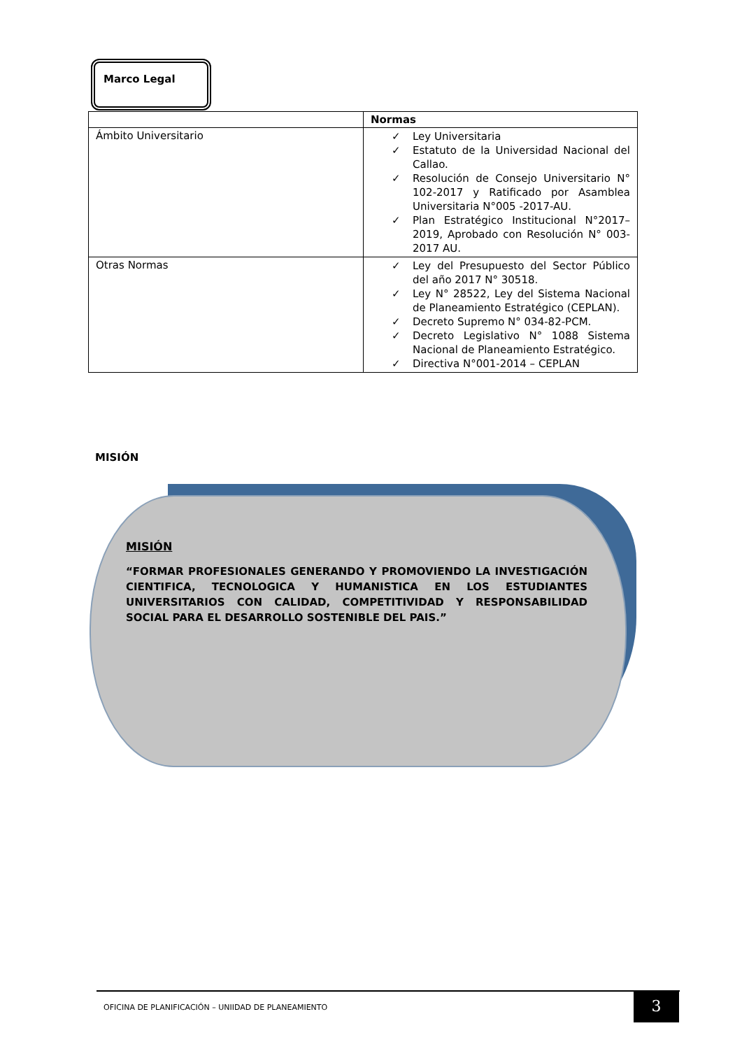Marco Legal
| | Normas |
| --- | --- |
| Ámbito Universitario | ✓ Ley Universitaria ✓ Estatuto de la Universidad Nacional del Callao. ✓ Resolución de Consejo Universitario N° 102-2017 y Ratificado por Asamblea Universitaria N°005 -2017-AU. ✓ Plan Estratégico Institucional N°2017–2019, Aprobado con Resolución N° 003-2017 AU. |
| Otras Normas | ✓ Ley del Presupuesto del Sector Público del año 2017 N° 30518. ✓ Ley N° 28522, Ley del Sistema Nacional de Planeamiento Estratégico (CEPLAN). ✓ Decreto Supremo N° 034-82-PCM. ✓ Decreto Legislativo N° 1088 Sistema Nacional de Planeamiento Estratégico. ✓ Directiva N°001-2014 – CEPLAN |
MISIÓN
MISIÓN
“FORMAR PROFESIONALES GENERANDO Y PROMOVIENDO LA INVESTIGACIÓN CIENTIFICA, TECNOLOGICA Y HUMANISTICA EN LOS ESTUDIANTES UNIVERSITARIOS CON CALIDAD, COMPETITIVIDAD Y RESPONSABILIDAD SOCIAL PARA EL DESARROLLO SOSTENIBLE DEL PAIS.”
OFICINA DE PLANIFICACIÓN – UNIIDAD DE PLANEAMIENTO 3